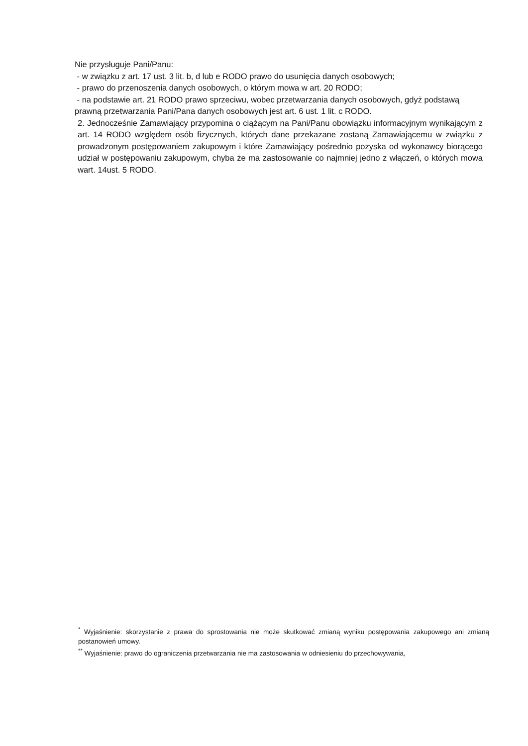Nie przysługuje Pani/Panu:
- w związku z art. 17 ust. 3 lit. b, d lub e RODO prawo do usunięcia danych osobowych;
- prawo do przenoszenia danych osobowych, o którym mowa w art. 20 RODO;
- na podstawie art. 21 RODO prawo sprzeciwu, wobec przetwarzania danych osobowych, gdyż podstawą prawną przetwarzania Pani/Pana danych osobowych jest art. 6 ust. 1 lit. c RODO.
2. Jednocześnie Zamawiający przypomina o ciążącym na Pani/Panu obowiązku informacyjnym wynikającym z art. 14 RODO względem osób fizycznych, których dane przekazane zostaną Zamawiającemu w związku z prowadzonym postępowaniem zakupowym i które Zamawiający pośrednio pozyska od wykonawcy biorącego udział w postępowaniu zakupowym, chyba że ma zastosowanie co najmniej jedno z włączeń, o których mowa wart. 14ust. 5 RODO.
<sup>*</sup> Wyjaśnienie: skorzystanie z prawa do sprostowania nie może skutkować zmianą wyniku postępowania zakupowego ani zmianą postanowień umowy.
<sup>**</sup> Wyjaśnienie: prawo do ograniczenia przetwarzania nie ma zastosowania w odniesieniu do przechowywania,